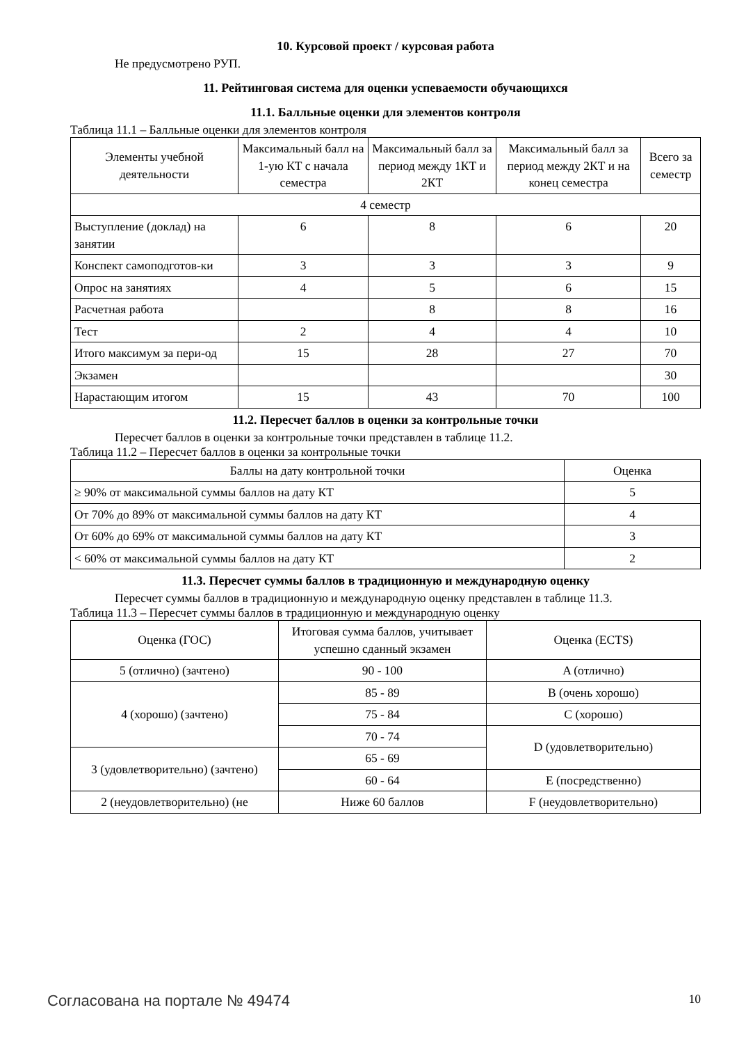10. Курсовой проект / курсовая работа
Не предусмотрено РУП.
11. Рейтинговая система для оценки успеваемости обучающихся
11.1. Балльные оценки для элементов контроля
Таблица 11.1 – Балльные оценки для элементов контроля
| Элементы учебной деятельности | Максимальный балл на 1-ую КТ с начала семестра | Максимальный балл за период между 1КТ и 2КТ | Максимальный балл за период между 2КТ и на конец семестра | Всего за семестр |
| --- | --- | --- | --- | --- |
| 4 семестр | | | | |
| Выступление (доклад) на занятии | 6 | 8 | 6 | 20 |
| Конспект самоподготов-ки | 3 | 3 | 3 | 9 |
| Опрос на занятиях | 4 | 5 | 6 | 15 |
| Расчетная работа | | 8 | 8 | 16 |
| Тест | 2 | 4 | 4 | 10 |
| Итого максимум за пери-од | 15 | 28 | 27 | 70 |
| Экзамен | | | | 30 |
| Нарастающим итогом | 15 | 43 | 70 | 100 |
11.2. Пересчет баллов в оценки за контрольные точки
Пересчет баллов в оценки за контрольные точки представлен в таблице 11.2.
Таблица 11.2 – Пересчет баллов в оценки за контрольные точки
| Баллы на дату контрольной точки | Оценка |
| --- | --- |
| ≥ 90% от максимальной суммы баллов на дату КТ | 5 |
| От 70% до 89% от максимальной суммы баллов на дату КТ | 4 |
| От 60% до 69% от максимальной суммы баллов на дату КТ | 3 |
| < 60% от максимальной суммы баллов на дату КТ | 2 |
11.3. Пересчет суммы баллов в традиционную и международную оценку
Пересчет суммы баллов в традиционную и международную оценку представлен в таблице 11.3.
Таблица 11.3 – Пересчет суммы баллов в традиционную и международную оценку
| Оценка (ГОС) | Итоговая сумма баллов, учитывает успешно сданный экзамен | Оценка (ECTS) |
| --- | --- | --- |
| 5 (отлично) (зачтено) | 90 - 100 | A (отлично) |
| 4 (хорошо) (зачтено) | 85 - 89 | B (очень хорошо) |
| | 75 - 84 | C (хорошо) |
| | 70 - 74 | D (удовлетворительно) |
| 3 (удовлетворительно) (зачтено) | 65 - 69 | |
| | 60 - 64 | E (посредственно) |
| 2 (неудовлетворительно) (не | Ниже 60 баллов | F (неудовлетворительно) |
Согласована на портале № 49474 10